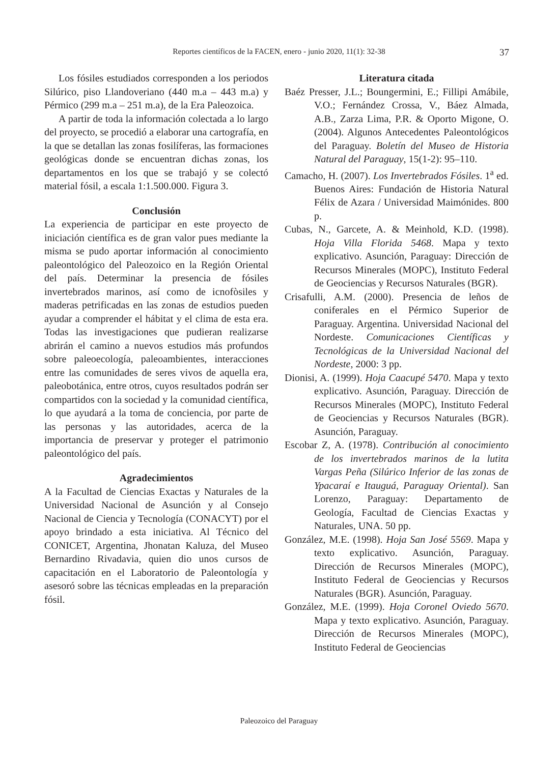Reportes científicos de la FACEN, enero - junio 2020, 11(1): 32-38
37
Los fósiles estudiados corresponden a los periodos Silúrico, piso Llandoveriano (440 m.a – 443 m.a) y Pérmico (299 m.a – 251 m.a), de la Era Paleozoica.
A partir de toda la información colectada a lo largo del proyecto, se procedió a elaborar una cartografía, en la que se detallan las zonas fosilíferas, las formaciones geológicas donde se encuentran dichas zonas, los departamentos en los que se trabajó y se colectó material fósil, a escala 1:1.500.000. Figura 3.
Conclusión
La experiencia de participar en este proyecto de iniciación científica es de gran valor pues mediante la misma se pudo aportar información al conocimiento paleontológico del Paleozoico en la Región Oriental del país. Determinar la presencia de fósiles invertebrados marinos, así como de icnofòsiles y maderas petrificadas en las zonas de estudios pueden ayudar a comprender el hábitat y el clima de esta era. Todas las investigaciones que pudieran realizarse abrirán el camino a nuevos estudios más profundos sobre paleoecología, paleoambientes, interacciones entre las comunidades de seres vivos de aquella era, paleobotánica, entre otros, cuyos resultados podrán ser compartidos con la sociedad y la comunidad científica, lo que ayudará a la toma de conciencia, por parte de las personas y las autoridades, acerca de la importancia de preservar y proteger el patrimonio paleontológico del país.
Agradecimientos
A la Facultad de Ciencias Exactas y Naturales de la Universidad Nacional de Asunción y al Consejo Nacional de Ciencia y Tecnología (CONACYT) por el apoyo brindado a esta iniciativa. Al Técnico del CONICET, Argentina, Jhonatan Kaluza, del Museo Bernardino Rivadavia, quien dio unos cursos de capacitación en el Laboratorio de Paleontología y asesoró sobre las técnicas empleadas en la preparación fósil.
Literatura citada
Baéz Presser, J.L.; Boungermini, E.; Fillipi Amábile, V.O.; Fernández Crossa, V., Báez Almada, A.B., Zarza Lima, P.R. & Oporto Migone, O. (2004). Algunos Antecedentes Paleontológicos del Paraguay. Boletín del Museo de Historia Natural del Paraguay, 15(1-2): 95–110.
Camacho, H. (2007). Los Invertebrados Fósiles. 1<sup>a</sup> ed. Buenos Aires: Fundación de Historia Natural Félix de Azara / Universidad Maimónides. 800 p.
Cubas, N., Garcete, A. & Meinhold, K.D. (1998). Hoja Villa Florida 5468. Mapa y texto explicativo. Asunción, Paraguay: Dirección de Recursos Minerales (MOPC), Instituto Federal de Geociencias y Recursos Naturales (BGR).
Crisafulli, A.M. (2000). Presencia de leños de coniferales en el Pérmico Superior de Paraguay. Argentina. Universidad Nacional del Nordeste. Comunicaciones Científicas y Tecnológicas de la Universidad Nacional del Nordeste, 2000: 3 pp.
Dionisi, A. (1999). Hoja Caacupé 5470. Mapa y texto explicativo. Asunción, Paraguay. Dirección de Recursos Minerales (MOPC), Instituto Federal de Geociencias y Recursos Naturales (BGR). Asunción, Paraguay.
Escobar Z, A. (1978). Contribución al conocimiento de los invertebrados marinos de la lutita Vargas Peña (Silúrico Inferior de las zonas de Ypacaraí e Itauguá, Paraguay Oriental). San Lorenzo, Paraguay: Departamento de Geología, Facultad de Ciencias Exactas y Naturales, UNA. 50 pp.
González, M.E. (1998). Hoja San José 5569. Mapa y texto explicativo. Asunción, Paraguay. Dirección de Recursos Minerales (MOPC), Instituto Federal de Geociencias y Recursos Naturales (BGR). Asunción, Paraguay.
González, M.E. (1999). Hoja Coronel Oviedo 5670. Mapa y texto explicativo. Asunción, Paraguay. Dirección de Recursos Minerales (MOPC), Instituto Federal de Geociencias
Paleozoico del Paraguay